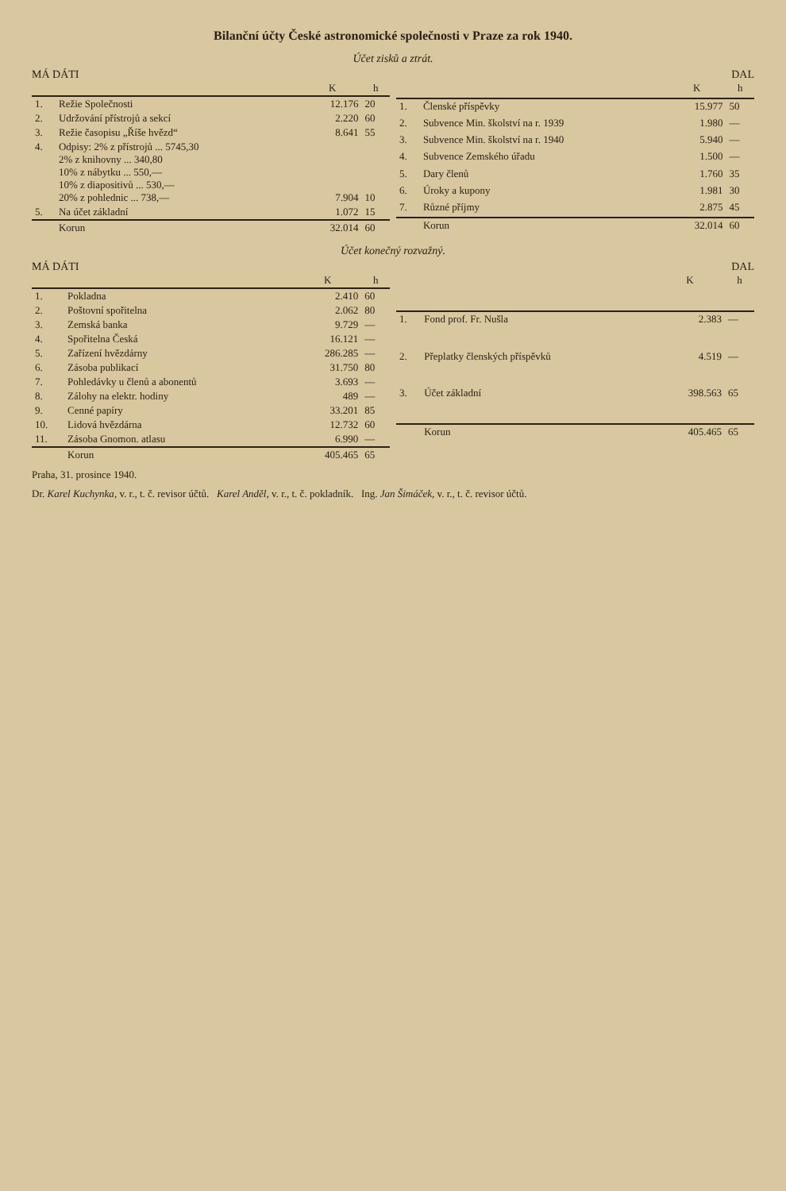Bilanční účty České astronomické společnosti v Praze za rok 1940.
Účet zisků a ztrát.
MÁ DÁTI DAL
| | | K | h |
| --- | --- | --- | --- |
| 1. | Režie Společnosti | 12.176 | 20 |
| 2. | Udržování přístrojů a sekcí | 2.220 | 60 |
| 3. | Režie časopisu „Říše hvězd“ | 8.641 | 55 |
| 4. | Odpisy: 2% z přístrojů ... 5745,30 2% z knihovny ... 340,80 10% z nábytku ... 550,— 10% z diapositivů ... 530,— 20% z pohlednic ... 738,— | 7.904 | 10 |
| 5. | Na účet základní | 1.072 | 15 |
| | Korun | 32.014 | 60 |
| | | K | h |
| --- | --- | --- | --- |
| 1. | Členské příspěvky | 15.977 | 50 |
| 2. | Subvence Min. školství na r. 1939 | 1.980 | — |
| 3. | Subvence Min. školství na r. 1940 | 5.940 | — |
| 4. | Subvence Zemského úřadu | 1.500 | — |
| 5. | Dary členů | 1.760 | 35 |
| 6. | Úroky a kupony | 1.981 | 30 |
| 7. | Různé příjmy | 2.875 | 45 |
| | Korun | 32.014 | 60 |
Účet konečný rozvažný.
MÁ DÁTI DAL
| | | K | h |
| --- | --- | --- | --- |
| 1. | Pokladna | 2.410 | 60 |
| 2. | Poštovní spořitelna | 2.062 | 80 |
| 3. | Zemská banka | 9.729 | — |
| 4. | Spořitelna Česká | 16.121 | — |
| 5. | Zařízení hvězdárny | 286.285 | — |
| 6. | Zásoba publikací | 31.750 | 80 |
| 7. | Pohledávky u členů a abonentů | 3.693 | — |
| 8. | Zálohy na elektr. hodiny | 489 | — |
| 9. | Cenné papíry | 33.201 | 85 |
| 10. | Lidová hvězdárna | 12.732 | 60 |
| 11. | Zásoba Gnomon. atlasu | 6.990 | — |
| | Korun | 405.465 | 65 |
| | | K | h |
| --- | --- | --- | --- |
| 1. | Fond prof. Fr. Nušla | 2.383 | — |
| 2. | Přeplatky členských příspěvků | 4.519 | — |
| 3. | Účet základní | 398.563 | 65 |
| | Korun | 405.465 | 65 |
Praha, 31. prosince 1940.
Dr. Karel Kuchynka, v. r., t. č. revisor účtů. Karel Anděl, v. r., t. č. pokladník. Ing. Jan Šimáček, v. r., t. č. revisor účtů.